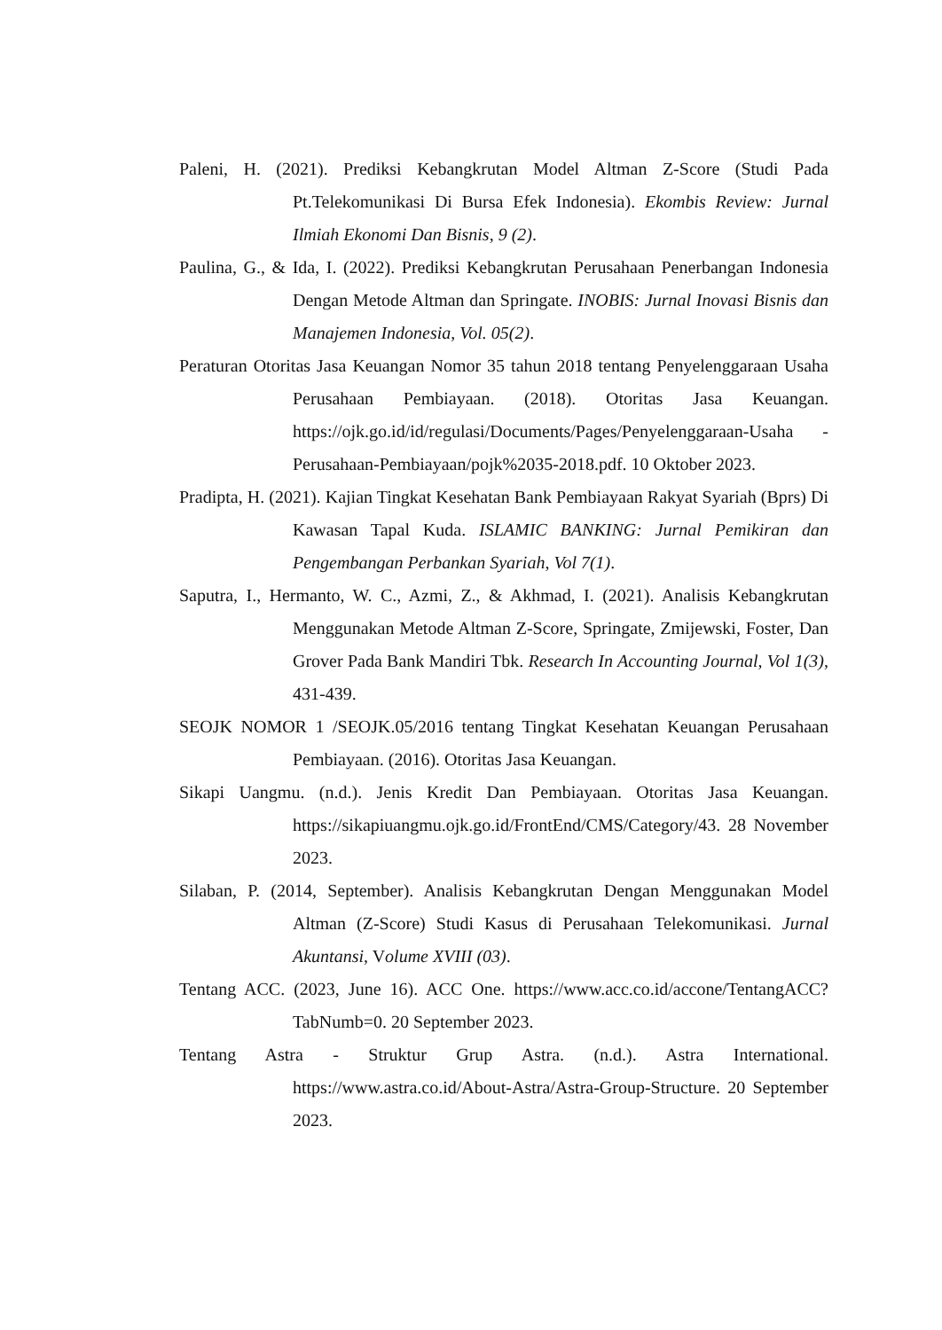Paleni, H. (2021). Prediksi Kebangkrutan Model Altman Z-Score (Studi Pada Pt.Telekomunikasi Di Bursa Efek Indonesia). Ekombis Review: Jurnal Ilmiah Ekonomi Dan Bisnis, 9 (2).
Paulina, G., & Ida, I. (2022). Prediksi Kebangkrutan Perusahaan Penerbangan Indonesia Dengan Metode Altman dan Springate. INOBIS: Jurnal Inovasi Bisnis dan Manajemen Indonesia, Vol. 05(2).
Peraturan Otoritas Jasa Keuangan Nomor 35 tahun 2018 tentang Penyelenggaraan Usaha Perusahaan Pembiayaan. (2018). Otoritas Jasa Keuangan. https://ojk.go.id/id/regulasi/Documents/Pages/Penyelenggaraan-Usaha -Perusahaan-Pembiayaan/pojk%2035-2018.pdf. 10 Oktober 2023.
Pradipta, H. (2021). Kajian Tingkat Kesehatan Bank Pembiayaan Rakyat Syariah (Bprs) Di Kawasan Tapal Kuda. ISLAMIC BANKING: Jurnal Pemikiran dan Pengembangan Perbankan Syariah, Vol 7(1).
Saputra, I., Hermanto, W. C., Azmi, Z., & Akhmad, I. (2021). Analisis Kebangkrutan Menggunakan Metode Altman Z-Score, Springate, Zmijewski, Foster, Dan Grover Pada Bank Mandiri Tbk. Research In Accounting Journal, Vol 1(3), 431-439.
SEOJK NOMOR 1 /SEOJK.05/2016 tentang Tingkat Kesehatan Keuangan Perusahaan Pembiayaan. (2016). Otoritas Jasa Keuangan.
Sikapi Uangmu. (n.d.). Jenis Kredit Dan Pembiayaan. Otoritas Jasa Keuangan. https://sikapiuangmu.ojk.go.id/FrontEnd/CMS/Category/43. 28 November 2023.
Silaban, P. (2014, September). Analisis Kebangkrutan Dengan Menggunakan Model Altman (Z-Score) Studi Kasus di Perusahaan Telekomunikasi. Jurnal Akuntansi, Volume XVIII (03).
Tentang ACC. (2023, June 16). ACC One. https://www.acc.co.id/accone/TentangACC?TabNumb=0. 20 September 2023.
Tentang Astra - Struktur Grup Astra. (n.d.). Astra International. https://www.astra.co.id/About-Astra/Astra-Group-Structure. 20 September 2023.